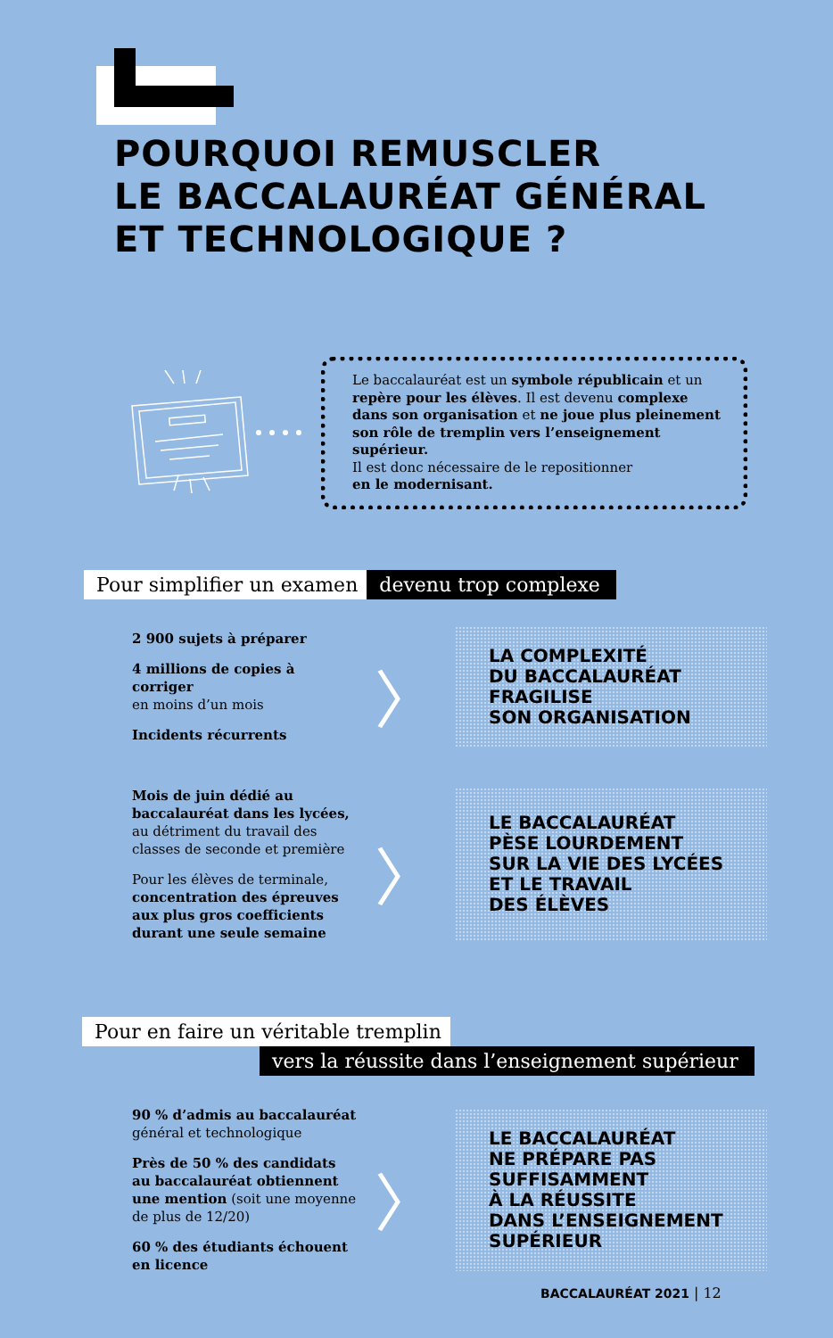POURQUOI REMUSCLER
LE BACCALAURÉAT GÉNÉRAL
ET TECHNOLOGIQUE ?
Le baccalauréat est un symbole républicain et un repère pour les élèves. Il est devenu complexe dans son organisation et ne joue plus pleinement son rôle de tremplin vers l’enseignement supérieur.
Il est donc nécessaire de le repositionner
en le modernisant.
Pour simplifier un examen devenu trop complexe
2 900 sujets à préparer
4 millions de copies à corriger
en moins d’un mois
Incidents récurrents
〉
LA COMPLEXITÉ
DU BACCALAURÉAT
FRAGILISE
SON ORGANISATION
Mois de juin dédié au baccalauréat dans les lycées, au détriment du travail des classes de seconde et première
Pour les élèves de terminale, concentration des épreuves aux plus gros coefficients durant une seule semaine
〉
LE BACCALAURÉAT
PÈSE LOURDEMENT
SUR LA VIE DES LYCÉES
ET LE TRAVAIL
DES ÉLÈVES
Pour en faire un véritable tremplin
vers la réussite dans l’enseignement supérieur
90 % d’admis au baccalauréat
général et technologique
Près de 50 % des candidats au baccalauréat obtiennent une mention (soit une moyenne de plus de 12/20)
60 % des étudiants échouent en licence
〉
LE BACCALAURÉAT
NE PRÉPARE PAS
SUFFISAMMENT
À LA RÉUSSITE
DANS L’ENSEIGNEMENT
SUPÉRIEUR
BACCALAURÉAT 2021 | 12